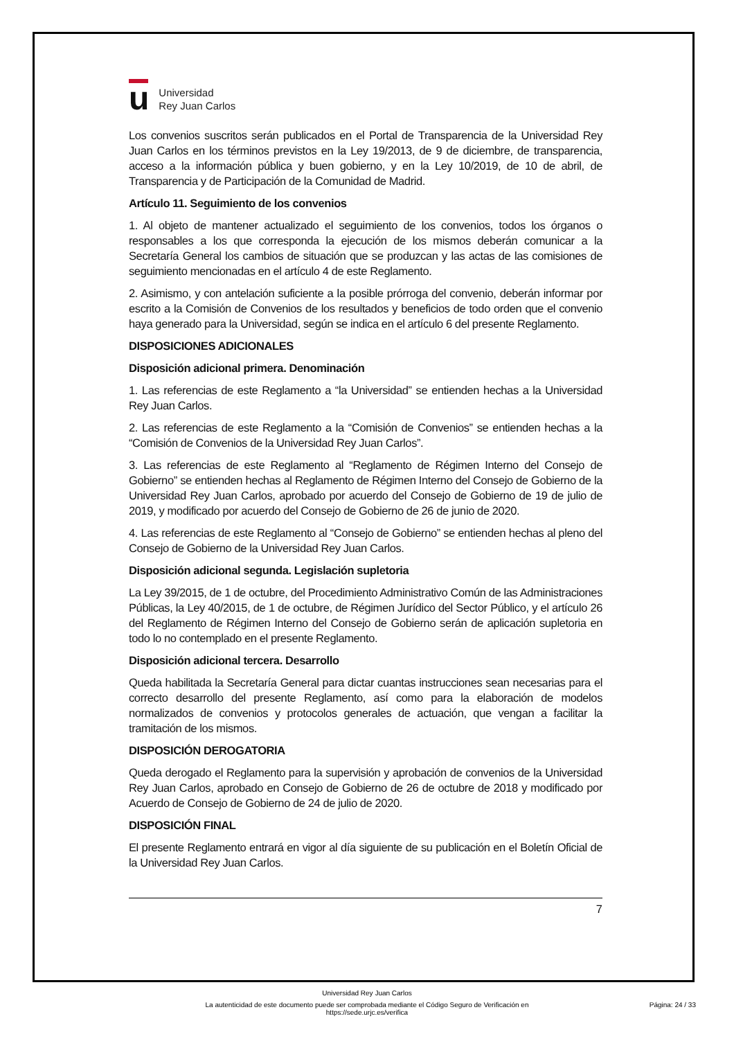u
Universidad
Rey Juan Carlos
Los convenios suscritos serán publicados en el Portal de Transparencia de la Universidad Rey Juan Carlos en los términos previstos en la Ley 19/2013, de 9 de diciembre, de transparencia, acceso a la información pública y buen gobierno, y en la Ley 10/2019, de 10 de abril, de Transparencia y de Participación de la Comunidad de Madrid.
Artículo 11. Seguimiento de los convenios
1. Al objeto de mantener actualizado el seguimiento de los convenios, todos los órganos o responsables a los que corresponda la ejecución de los mismos deberán comunicar a la Secretaría General los cambios de situación que se produzcan y las actas de las comisiones de seguimiento mencionadas en el artículo 4 de este Reglamento.
2. Asimismo, y con antelación suficiente a la posible prórroga del convenio, deberán informar por escrito a la Comisión de Convenios de los resultados y beneficios de todo orden que el convenio haya generado para la Universidad, según se indica en el artículo 6 del presente Reglamento.
DISPOSICIONES ADICIONALES
Disposición adicional primera. Denominación
1. Las referencias de este Reglamento a “la Universidad” se entienden hechas a la Universidad Rey Juan Carlos.
2. Las referencias de este Reglamento a la “Comisión de Convenios” se entienden hechas a la “Comisión de Convenios de la Universidad Rey Juan Carlos”.
3. Las referencias de este Reglamento al “Reglamento de Régimen Interno del Consejo de Gobierno” se entienden hechas al Reglamento de Régimen Interno del Consejo de Gobierno de la Universidad Rey Juan Carlos, aprobado por acuerdo del Consejo de Gobierno de 19 de julio de 2019, y modificado por acuerdo del Consejo de Gobierno de 26 de junio de 2020.
4. Las referencias de este Reglamento al “Consejo de Gobierno” se entienden hechas al pleno del Consejo de Gobierno de la Universidad Rey Juan Carlos.
Disposición adicional segunda. Legislación supletoria
La Ley 39/2015, de 1 de octubre, del Procedimiento Administrativo Común de las Administraciones Públicas, la Ley 40/2015, de 1 de octubre, de Régimen Jurídico del Sector Público, y el artículo 26 del Reglamento de Régimen Interno del Consejo de Gobierno serán de aplicación supletoria en todo lo no contemplado en el presente Reglamento.
Disposición adicional tercera. Desarrollo
Queda habilitada la Secretaría General para dictar cuantas instrucciones sean necesarias para el correcto desarrollo del presente Reglamento, así como para la elaboración de modelos normalizados de convenios y protocolos generales de actuación, que vengan a facilitar la tramitación de los mismos.
DISPOSICIÓN DEROGATORIA
Queda derogado el Reglamento para la supervisión y aprobación de convenios de la Universidad Rey Juan Carlos, aprobado en Consejo de Gobierno de 26 de octubre de 2018 y modificado por Acuerdo de Consejo de Gobierno de 24 de julio de 2020.
DISPOSICIÓN FINAL
El presente Reglamento entrará en vigor al día siguiente de su publicación en el Boletín Oficial de la Universidad Rey Juan Carlos.
7
Universidad Rey Juan Carlos
La autenticidad de este documento puede ser comprobada mediante el Código Seguro de Verificación en
https://sede.urjc.es/verifica
Página: 24 / 33